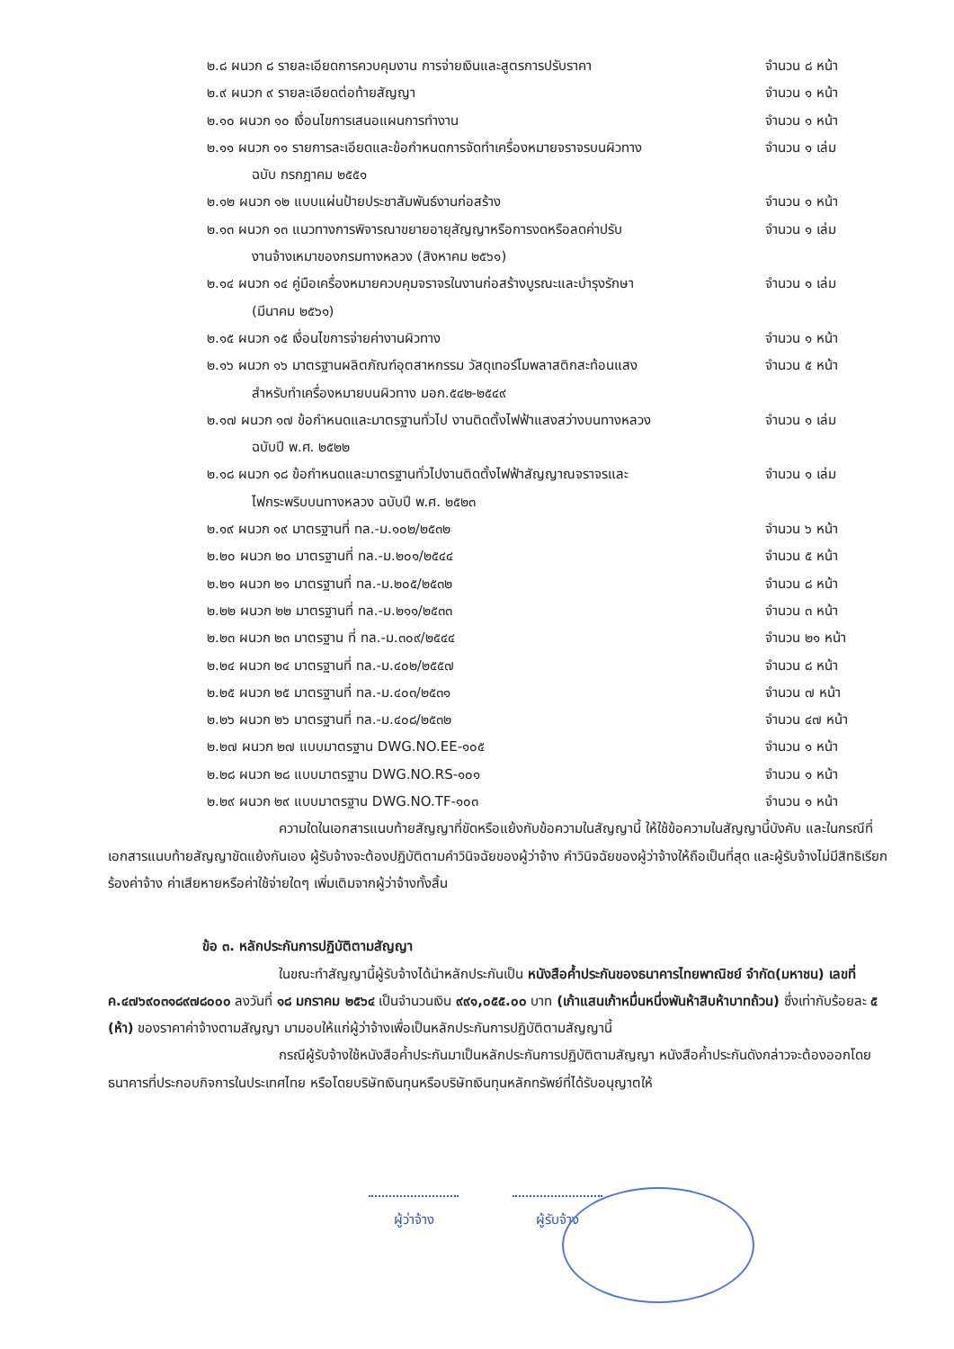๒.๘ ผนวก ๘ รายละเอียดการควบคุมงาน การจ่ายเงินและสูตรการปรับราคา จำนวน ๘ หน้า
๒.๙ ผนวก ๙ รายละเอียดต่อท้ายสัญญา จำนวน ๑ หน้า
๒.๑๐ ผนวก ๑๐ เงื่อนไขการเสนอแผนการทำงาน จำนวน ๑ หน้า
๒.๑๑ ผนวก ๑๑ รายการละเอียดและข้อกำหนดการจัดทำเครื่องหมายจราจรบนผิวทาง จำนวน ๑ เล่ม
ฉบับ กรกฎาคม ๒๕๕๑
๒.๑๒ ผนวก ๑๒ แบบแผ่นป้ายประชาสัมพันธ์งานก่อสร้าง จำนวน ๑ หน้า
๒.๑๓ ผนวก ๑๓ แนวทางการพิจารณาขยายอายุสัญญาหรือการงดหรือลดค่าปรับ จำนวน ๑ เล่ม
งานจ้างเหมาของกรมทางหลวง (สิงหาคม ๒๕๖๑)
๒.๑๔ ผนวก ๑๔ คู่มือเครื่องหมายควบคุมจราจรในงานก่อสร้างบูรณะและบำรุงรักษา จำนวน ๑ เล่ม
(มีนาคม ๒๕๖๑)
๒.๑๕ ผนวก ๑๕ เงื่อนไขการจ่ายค่างานผิวทาง จำนวน ๑ หน้า
๒.๑๖ ผนวก ๑๖ มาตรฐานผลิตภัณฑ์อุตสาหกรรม วัสดุเทอร์โมพลาสติกสะท้อนแสง จำนวน ๕ หน้า
สำหรับทำเครื่องหมายบนผิวทาง มอก.๕๔๒-๒๕๔๙
๒.๑๗ ผนวก ๑๗ ข้อกำหนดและมาตรฐานทั่วไป งานติดตั้งไฟฟ้าแสงสว่างบนทางหลวง จำนวน ๑ เล่ม
ฉบับปี พ.ศ. ๒๕๒๒
๒.๑๘ ผนวก ๑๘ ข้อกำหนดและมาตรฐานทั่วไปงานติดตั้งไฟฟ้าสัญญาณจราจรและ จำนวน ๑ เล่ม
ไฟกระพริบบนทางหลวง ฉบับปี พ.ศ. ๒๕๒๓
๒.๑๙ ผนวก ๑๙ มาตรฐานที่ ทล.-ม.๑๐๒/๒๕๓๒ จำนวน ๖ หน้า
๒.๒๐ ผนวก ๒๐ มาตรฐานที่ ทล.-ม.๒๐๑/๒๕๔๔ จำนวน ๕ หน้า
๒.๒๑ ผนวก ๒๑ มาตรฐานที่ ทล.-ม.๒๐๕/๒๕๓๒ จำนวน ๘ หน้า
๒.๒๒ ผนวก ๒๒ มาตรฐานที่ ทล.-ม.๒๑๑/๒๕๓๓ จำนวน ๓ หน้า
๒.๒๓ ผนวก ๒๓ มาตรฐาน ที่ ทล.-ม.๓๐๙/๒๕๔๔ จำนวน ๒๑ หน้า
๒.๒๔ ผนวก ๒๔ มาตรฐานที่ ทล.-ม.๔๐๒/๒๕๕๗ จำนวน ๘ หน้า
๒.๒๕ ผนวก ๒๕ มาตรฐานที่ ทล.-ม.๔๐๓/๒๕๓๑ จำนวน ๗ หน้า
๒.๒๖ ผนวก ๒๖ มาตรฐานที่ ทล.-ม.๔๐๘/๒๕๓๒ จำนวน ๔๗ หน้า
๒.๒๗ ผนวก ๒๗ แบบมาตรฐาน DWG.NO.EE-๑๐๕ จำนวน ๑ หน้า
๒.๒๘ ผนวก ๒๘ แบบมาตรฐาน DWG.NO.RS-๑๐๑ จำนวน ๑ หน้า
๒.๒๙ ผนวก ๒๙ แบบมาตรฐาน DWG.NO.TF-๑๐๓ จำนวน ๑ หน้า
ความใดในเอกสารแนบท้ายสัญญาที่ขัดหรือแย้งกับข้อความในสัญญานี้ ให้ใช้ข้อความในสัญญานี้บังคับ และในกรณีที่เอกสารแนบท้ายสัญญาขัดแย้งกันเอง ผู้รับจ้างจะต้องปฏิบัติตามคำวินิจฉัยของผู้ว่าจ้าง คำวินิจฉัยของผู้ว่าจ้างให้ถือเป็นที่สุด และผู้รับจ้างไม่มีสิทธิเรียกร้องค่าจ้าง ค่าเสียหายหรือค่าใช้จ่ายใดๆ เพิ่มเติมจากผู้ว่าจ้างทั้งสิ้น
ข้อ ๓. หลักประกันการปฏิบัติตามสัญญา
ในขณะทำสัญญานี้ผู้รับจ้างได้นำหลักประกันเป็น หนังสือค้ำประกันของธนาคารไทยพาณิชย์ จำกัด(มหาชน) เลขที่ ค.๔๗๖๙๐๓๑๘๙๗๘๐๐๐ ลงวันที่ ๑๘ มกราคม ๒๕๖๔ เป็นจำนวนเงิน ๙๙๑,๐๕๕.๐๐ บาท (เก้าแสนเก้าหมื่นหนึ่งพันห้าสิบห้าบาทถ้วน) ซึ่งเท่ากับร้อยละ ๕ (ห้า) ของราคาค่าจ้างตามสัญญา มามอบให้แก่ผู้ว่าจ้างเพื่อเป็นหลักประกันการปฏิบัติตามสัญญานี้
กรณีผู้รับจ้างใช้หนังสือค้ำประกันมาเป็นหลักประกันการปฏิบัติตามสัญญา หนังสือค้ำประกันดังกล่าวจะต้องออกโดยธนาคารที่ประกอบกิจการในประเทศไทย หรือโดยบริษัทเงินทุนหรือบริษัทเงินทุนหลักทรัพย์ที่ได้รับอนุญาตให้
ผู้ว่าจ้าง ผู้รับจ้าง